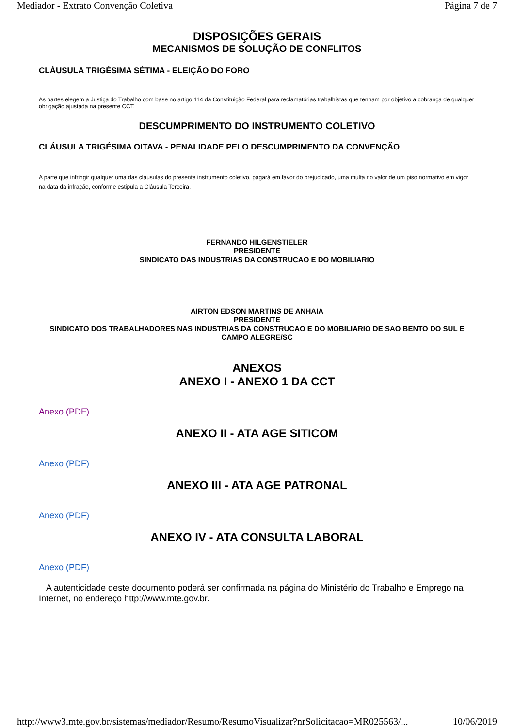Mediador - Extrato Convenção Coletiva Página 7 de 7
DISPOSIÇÕES GERAIS
MECANISMOS DE SOLUÇÃO DE CONFLITOS
CLÁUSULA TRIGÉSIMA SÉTIMA - ELEIÇÃO DO FORO
As partes elegem a Justiça do Trabalho com base no artigo 114 da Constituição Federal para reclamatórias trabalhistas que tenham por objetivo a cobrança de qualquer obrigação ajustada na presente CCT.
DESCUMPRIMENTO DO INSTRUMENTO COLETIVO
CLÁUSULA TRIGÉSIMA OITAVA - PENALIDADE PELO DESCUMPRIMENTO DA CONVENÇÃO
A parte que infringir qualquer uma das cláusulas do presente instrumento coletivo, pagará em favor do prejudicado, uma multa no valor de um piso normativo em vigor na data da infração, conforme estipula a Cláusula Terceira.
FERNANDO HILGENSTIELER
PRESIDENTE
SINDICATO DAS INDUSTRIAS DA CONSTRUCAO E DO MOBILIARIO
AIRTON EDSON MARTINS DE ANHAIA
PRESIDENTE
SINDICATO DOS TRABALHADORES NAS INDUSTRIAS DA CONSTRUCAO E DO MOBILIARIO DE SAO BENTO DO SUL E CAMPO ALEGRE/SC
ANEXOS
ANEXO I - ANEXO 1 DA CCT
Anexo (PDF)
ANEXO II - ATA AGE SITICOM
Anexo (PDF)
ANEXO III - ATA AGE PATRONAL
Anexo (PDF)
ANEXO IV - ATA CONSULTA LABORAL
Anexo (PDF)
A autenticidade deste documento poderá ser confirmada na página do Ministério do Trabalho e Emprego na Internet, no endereço http://www.mte.gov.br.
http://www3.mte.gov.br/sistemas/mediador/Resumo/ResumoVisualizar?nrSolicitacao=MR025563/... 10/06/2019